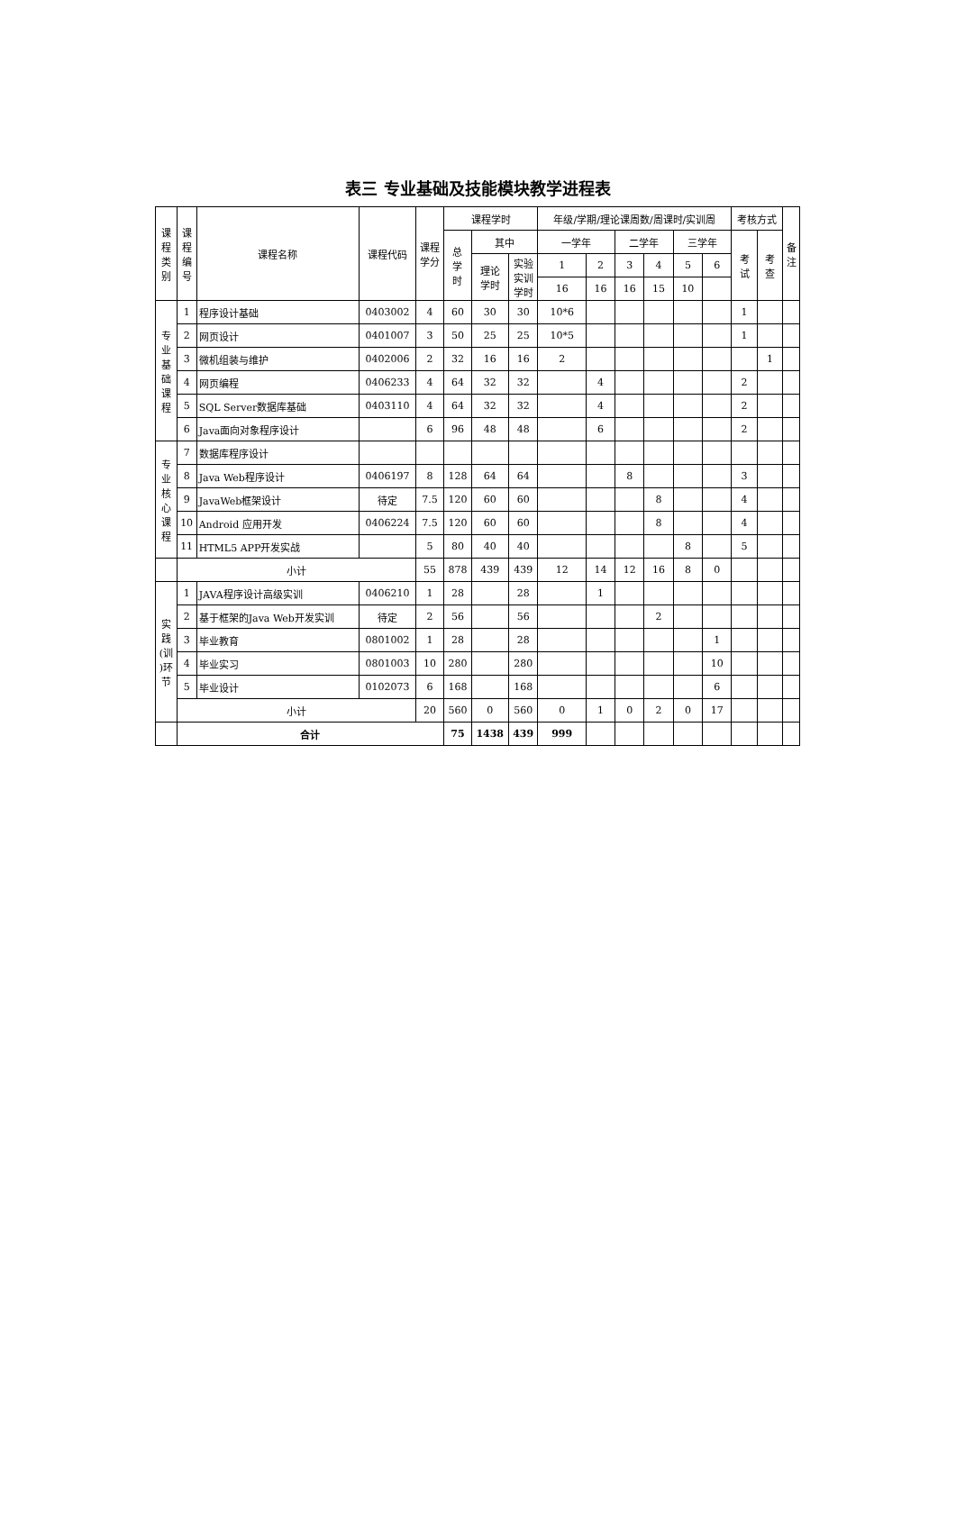表三 专业基础及技能模块教学进程表
| 课 程 类 别 | 课 程 编 号 | 课程名称 | 课程代码 | 课程 学分 | 课程学时 | | | 年级/学期/理论课周数/周课时/实训周 | | | | | | 考核方式 | | 备 注 |
| --- | --- | --- | --- | --- | --- | --- | --- | --- | --- | --- | --- | --- | --- | --- | --- | --- |
| | | | | | 总 学 时 | 其中 | | 一学年 | | 二学年 | | 三学年 | | 考 试 | 考 查 | |
| | | | | | | 理论 学时 | 实验 实训 学时 | 1 | 2 | 3 | 4 | 5 | 6 | | | |
| | | | | | | | | 16 | 16 | 16 | 15 | 10 | | | | |
| 专 业 基 础 课 程 | 1 | 程序设计基础 | 0403002 | 4 | 60 | 30 | 30 | 10*6 | | | | | | 1 | | |
| | 2 | 网页设计 | 0401007 | 3 | 50 | 25 | 25 | 10*5 | | | | | | 1 | | |
| | 3 | 微机组装与维护 | 0402006 | 2 | 32 | 16 | 16 | 2 | | | | | | | 1 | |
| | 4 | 网页编程 | 0406233 | 4 | 64 | 32 | 32 | | 4 | | | | | 2 | | |
| | 5 | SQL Server数据库基础 | 0403110 | 4 | 64 | 32 | 32 | | 4 | | | | | 2 | | |
| | 6 | Java面向对象程序设计 | | 6 | 96 | 48 | 48 | | 6 | | | | | 2 | | |
| 专 业 核 心 课 程 | 7 | 数据库程序设计 | | | | | | | | | | | | | | |
| | 8 | Java Web程序设计 | 0406197 | 8 | 128 | 64 | 64 | | | 8 | | | | 3 | | |
| | 9 | JavaWeb框架设计 | 待定 | 7.5 | 120 | 60 | 60 | | | | 8 | | | 4 | | |
| | 10 | Android 应用开发 | 0406224 | 7.5 | 120 | 60 | 60 | | | | 8 | | | 4 | | |
| | 11 | HTML5 APP开发实战 | | 5 | 80 | 40 | 40 | | | | | 8 | | 5 | | |
| | 小计 | | | 55 | 878 | 439 | 439 | 12 | 14 | 12 | 16 | 8 | 0 | | | |
| 实 践 (训 )环 节 | 1 | JAVA程序设计高级实训 | 0406210 | 1 | 28 | | 28 | | 1 | | | | | | | |
| | 2 | 基于框架的Java Web开发实训 | 待定 | 2 | 56 | | 56 | | | | 2 | | | | | |
| | 3 | 毕业教育 | 0801002 | 1 | 28 | | 28 | | | | | | 1 | | | |
| | 4 | 毕业实习 | 0801003 | 10 | 280 | | 280 | | | | | | 10 | | | |
| | 5 | 毕业设计 | 0102073 | 6 | 168 | | 168 | | | | | | 6 | | | |
| | 小计 | | | 20 | 560 | 0 | 560 | 0 | 1 | 0 | 2 | 0 | 17 | | | |
| | 合计 | | | | 75 | 1438 | 439 | 999 | | | | | | | | |